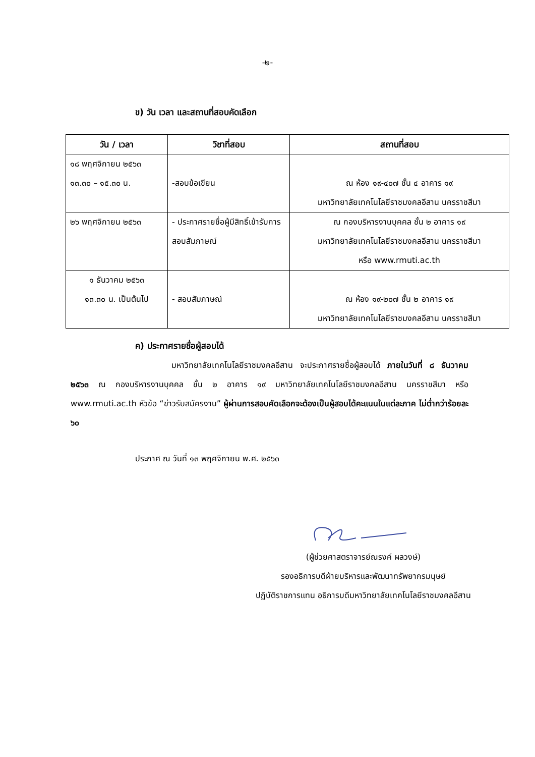-๒-
ข) วัน เวลา และสถานที่สอบคัดเลือก
| วัน / เวลา | วิชาที่สอบ | สถานที่สอบ |
| --- | --- | --- |
| ๑๘ พฤศจิกายน ๒๕๖๓ ๑๓.๓๐ – ๑๕.๓๐ น. | -สอบข้อเขียน | ณ ห้อง ๑๙-๔๐๗ ชั้น ๔ อาคาร ๑๙ มหาวิทยาลัยเทคโนโลยีราชมงคลอีสาน นครราชสีมา |
| ๒๖ พฤศจิกายน ๒๕๖๓ | - ประกาศรายชื่อผู้มีสิทธิ์เข้ารับการสอบสัมภาษณ์ | ณ กองบริหารงานบุคคล ชั้น ๒ อาคาร ๑๙ มหาวิทยาลัยเทคโนโลยีราชมงคลอีสาน นครราชสีมา หรือ www.rmuti.ac.th |
| ๑ ธันวาคม ๒๕๖๓ ๑๓.๓๐ น. เป็นต้นไป | - สอบสัมภาษณ์ | ณ ห้อง ๑๙-๒๐๗ ชั้น ๒ อาคาร ๑๙ มหาวิทยาลัยเทคโนโลยีราชมงคลอีสาน นครราชสีมา |
ค) ประกาศรายชื่อผู้สอบได้
มหาวิทยาลัยเทคโนโลยีราชมงคลอีสาน จะประกาศรายชื่อผู้สอบได้ ภายในวันที่ ๘ ธันวาคม ๒๕๖๓ ณ กองบริหารงานบุคคล ชั้น ๒ อาคาร ๑๙ มหาวิทยาลัยเทคโนโลยีราชมงคลอีสาน นครราชสีมา หรือ www.rmuti.ac.th หัวข้อ “ข่าวรับสมัครงาน” ผู้ผ่านการสอบคัดเลือกจะต้องเป็นผู้สอบได้คะแนนในแต่ละภาค ไม่ต่ำกว่าร้อยละ ๖๐
ประกาศ ณ วันที่ ๑๓ พฤศจิกายน พ.ศ. ๒๕๖๓
(ผู้ช่วยศาสตราจารย์ณรงค์ ผลวงษ์)
รองอธิการบดีฝ่ายบริหารและพัฒนาทรัพยากรมนุษย์
ปฏิบัติราชการแทน อธิการบดีมหาวิทยาลัยเทคโนโลยีราชมงคลอีสาน